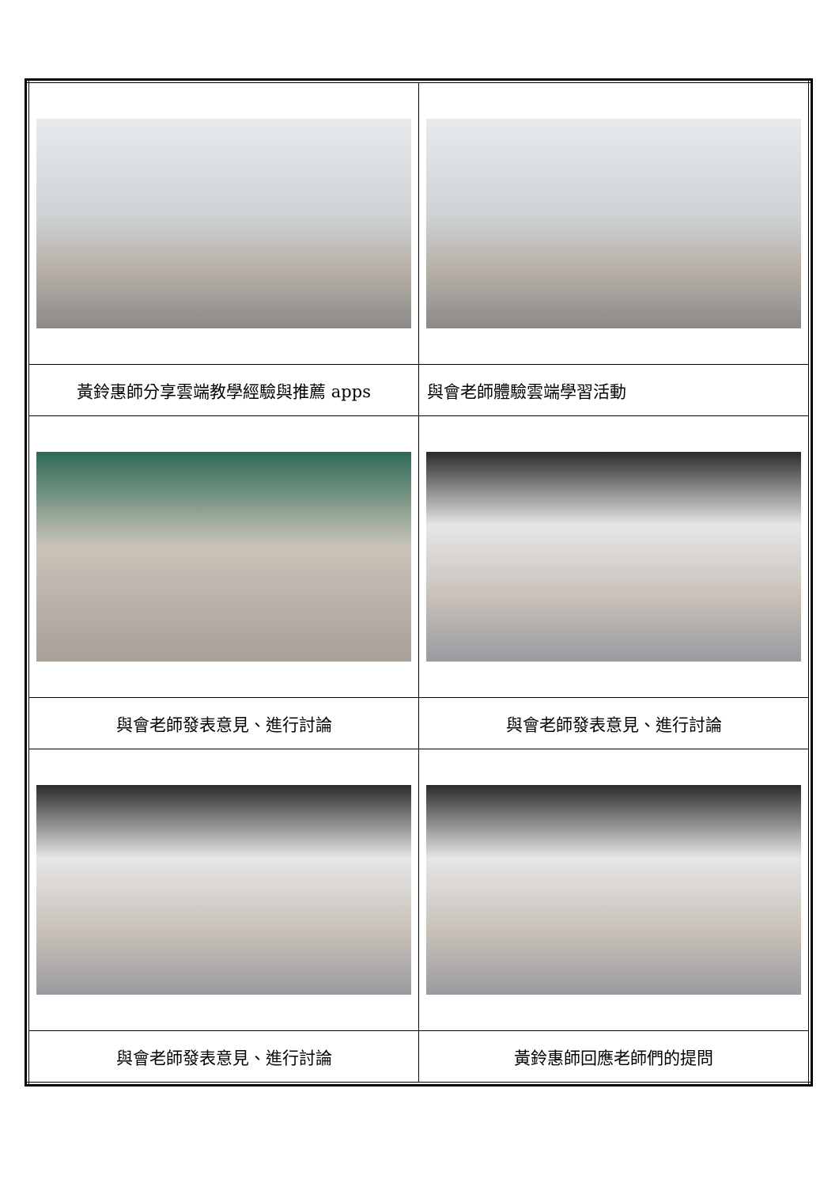| 黃鈴惠師分享雲端教學經驗與推薦 apps | 與會老師體驗雲端學習活動 |
| 與會老師發表意見、進行討論 | 與會老師發表意見、進行討論 |
| 與會老師發表意見、進行討論 | 黃鈴惠師回應老師們的提問 |